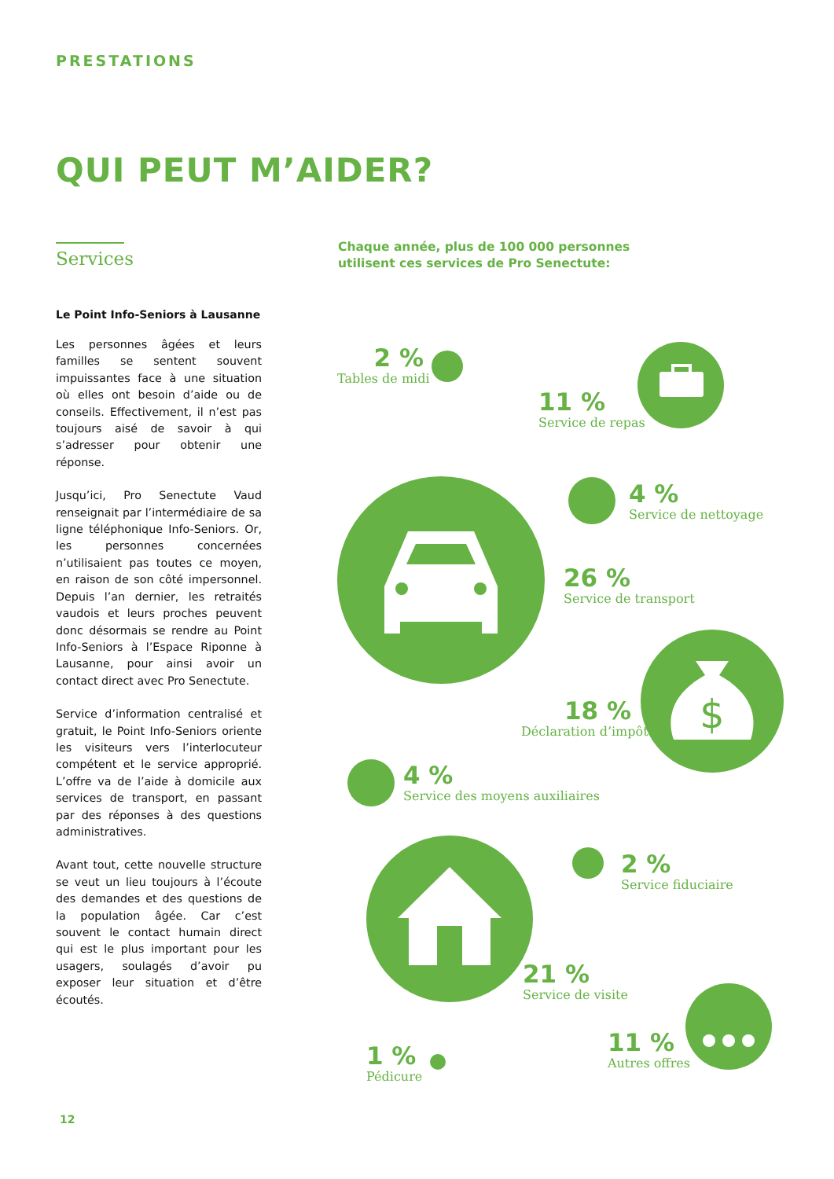PRESTATIONS
QUI PEUT M’AIDER?
Services
Le Point Info-Seniors à Lausanne
Les personnes âgées et leurs familles se sentent souvent impuissantes face à une situation où elles ont besoin d’aide ou de conseils. Effectivement, il n’est pas toujours aisé de savoir à qui s’adresser pour obtenir une réponse.
Jusqu’ici, Pro Senectute Vaud renseignait par l’intermédiaire de sa ligne téléphonique Info-Seniors. Or, les personnes concernées n’utilisaient pas toutes ce moyen, en raison de son côté impersonnel. Depuis l’an dernier, les retraités vaudois et leurs proches peuvent donc désormais se rendre au Point Info-Seniors à l’Espace Riponne à Lausanne, pour ainsi avoir un contact direct avec Pro Senectute.
Service d’information centralisé et gratuit, le Point Info-Seniors oriente les visiteurs vers l’interlocuteur compétent et le service approprié. L’offre va de l’aide à domicile aux services de transport, en passant par des réponses à des questions administratives.
Avant tout, cette nouvelle structure se veut un lieu toujours à l’écoute des demandes et des questions de la population âgée. Car c’est souvent le contact humain direct qui est le plus important pour les usagers, soulagés d’avoir pu exposer leur situation et d’être écoutés.
Chaque année, plus de 100 000 personnes
utilisent ces services de Pro Senectute:
$
2 %
Tables de midi
11 %
Service de repas
4 %
Service de nettoyage
26 %
Service de transport
18 %
Déclaration d’impôt
4 %
Service des moyens auxiliaires
2 %
Service fiduciaire
21 %
Service de visite
11 %
Autres offres
1 %
Pédicure
12